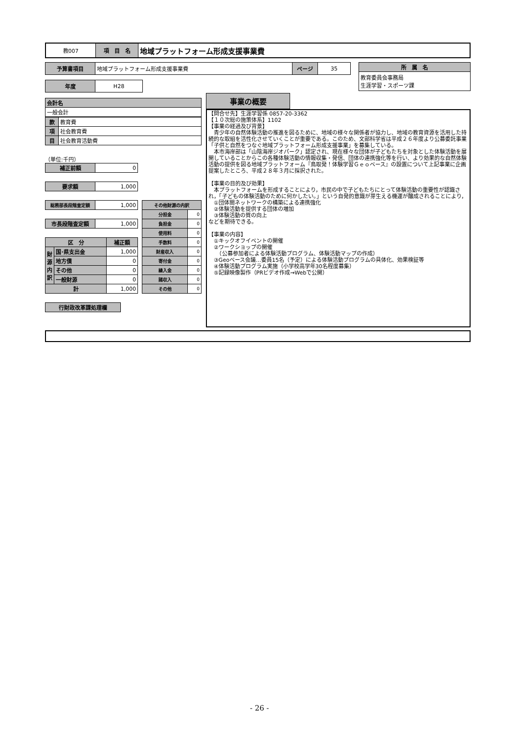| 教007 | 項 目 名 | 地域プラットフォーム形成支援事業費 |
| 予算書項目 | 地域プラットフォーム形成支援事業費 | ページ | 35 |
| 年度 | H28 |
| 所 属 名 |
| 教育委員会事務局 生涯学習・スポーツ課 |
| 会計名 |
| 一般会計 |
| 款 | 教育費 |
| 項 | 社会教育費 |
| 目 | 社会教育活動費 |
（単位:千円）
| 補正前額 | 0 |
| 要求額 | 1,000 |
| 総務部長段階査定額 | 1,000 |
| 市長段階査定額 | 1,000 |
| 区 分 | | 補正額 |
| --- | --- | --- |
| 財源内訳 | 国･県支出金 | 1,000 |
| | 地方債 | 0 |
| | その他 | 0 |
| | 一般財源 | 0 |
| 計 | | 1,000 |
| その他財源の内訳 | |
| --- | --- |
| 分担金 | 0 |
| 負担金 | 0 |
| 使用料 | 0 |
| 手数料 | 0 |
| 財産収入 | 0 |
| 寄付金 | 0 |
| 繰入金 | 0 |
| 諸収入 | 0 |
| その他 | 0 |
| 行財政改革課処理欄 |
事業の概要
【問合せ先】生涯学習係 0857-20-3362
【１０次総の施策体系】1102
【事業の経過及び背景】
　青少年の自然体験活動の推進を図るために、地域の様々な関係者が協力し、地域の教育資源を活用した持続的な取組を活性化させていくことが重要である。このため、文部科学省は平成２６年度より公募委託事業「子供と自然をつなぐ地域プラットフォーム形成支援事業」を募集している。
　本市海岸部は「山陰海岸ジオパーク」認定され、現在様々な団体が子どもたちを対象とした体験活動を展開していることからこの各種体験活動の情報収集・発信、団体の連携強化等を行い、より効果的な自然体験活動の提供を図る地域プラットフォーム『鳥取発！体験学習Ｇｅｏベース』の設置について上記事業に企画提案したところ、平成２８年３月に採択された。
【事業の目的及び効果】
　本プラットフォームを形成することにより，市民の中で子どもたちにとって体験活動の重要性が認識され，「子どもの体験活動のために何かしたい。」という自発的意識が芽生える機運が醸成されることにより，
　①団体間ネットワークの構築による連携強化
　②体験活動を提供する団体の増加
　③体験活動の質の向上
などを期待できる。
【事業の内容】
　①キックオフイベントの開催
　②ワークショップの開催
　　（公募参加者による体験活動プログラム、体験活動マップの作成）
　③Geoベース会議…委員15名（予定）による体験活動プログラムの具体化、効果検証等
　④体験活動プログラム実施（小学校高学年30名程度募集）
　⑤記録映像製作（PRビデオ作成→Webで公開）
- 26 -